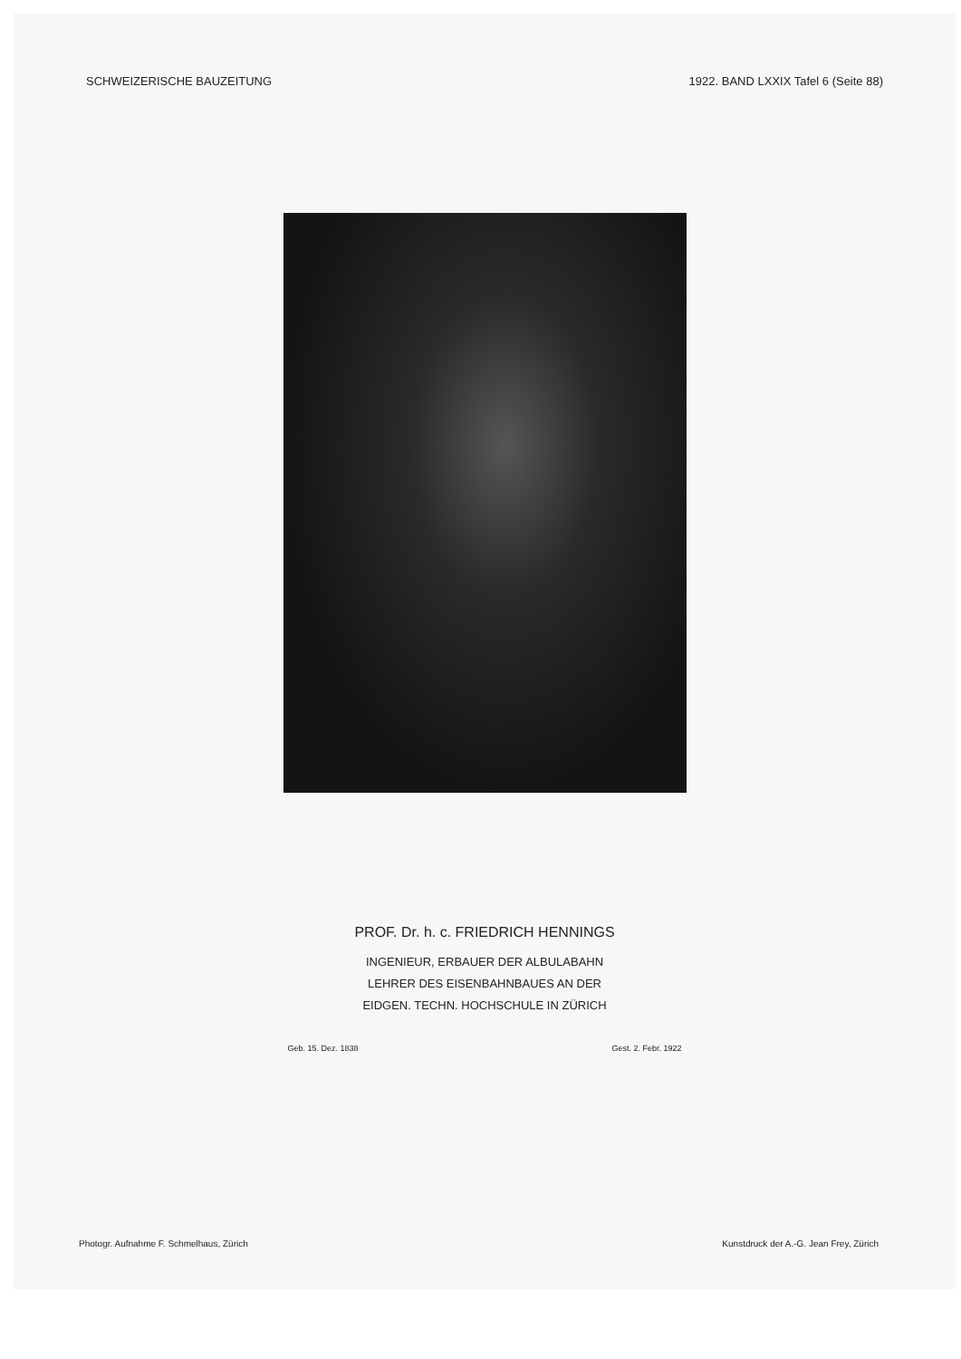SCHWEIZERISCHE BAUZEITUNG 1922. BAND LXXIX Tafel 6 (Seite 88)
PROF. Dr. h. c. FRIEDRICH HENNINGS
INGENIEUR, ERBAUER DER ALBULABAHN
LEHRER DES EISENBAHNBAUES AN DER
EIDGEN. TECHN. HOCHSCHULE IN ZÜRICH
Geb. 15. Dez. 1838 Gest. 2. Febr. 1922
Photogr. Aufnahme F. Schmelhaus, Zürich Kunstdruck der A.-G. Jean Frey, Zürich